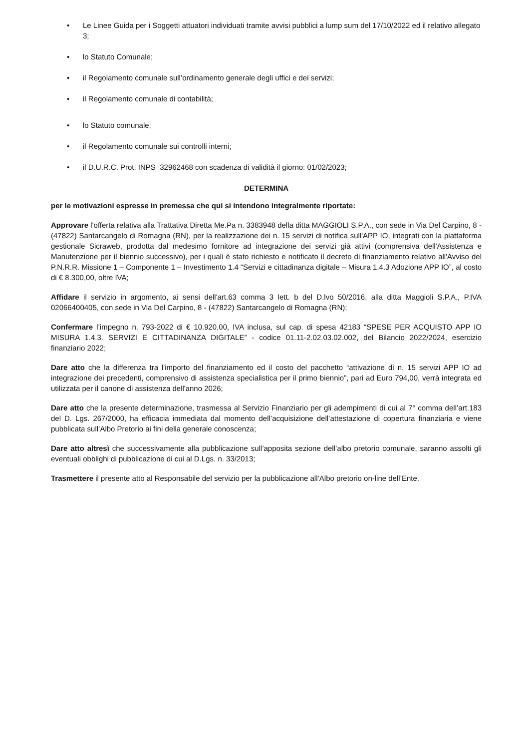• Le Linee Guida per i Soggetti attuatori individuati tramite avvisi pubblici a lump sum del 17/10/2022 ed il relativo allegato 3;
• lo Statuto Comunale;
• il Regolamento comunale sull’ordinamento generale degli uffici e dei servizi;
• il Regolamento comunale di contabilità;
• lo Statuto comunale;
• il Regolamento comunale sui controlli interni;
• il D.U.R.C. Prot. INPS_32962468 con scadenza di validità il giorno: 01/02/2023;
DETERMINA
per le motivazioni espresse in premessa che qui si intendono integralmente riportate:
Approvare l'offerta relativa alla Trattativa Diretta Me.Pa n. 3383948 della ditta MAGGIOLI S.P.A., con sede in Via Del Carpino, 8 - (47822) Santarcangelo di Romagna (RN), per la realizzazione dei n. 15 servizi di notifica sull'APP IO, integrati con la piattaforma gestionale Sicraweb, prodotta dal medesimo fornitore ad integrazione dei servizi già attivi (comprensiva dell'Assistenza e Manutenzione per il biennio successivo), per i quali è stato richiesto e notificato il decreto di finanziamento relativo all'Avviso del P.N.R.R. Missione 1 – Componente 1 – Investimento 1.4 “Servizi e cittadinanza digitale – Misura 1.4.3 Adozione APP IO”, al costo di € 8.300,00, oltre IVA;
Affidare il servizio in argomento, ai sensi dell'art.63 comma 3 lett. b del D.lvo 50/2016, alla ditta Maggioli S.P.A., P.IVA 02066400405, con sede in Via Del Carpino, 8 - (47822) Santarcangelo di Romagna (RN);
Confermare l’impegno n. 793-2022 di € 10.920,00, IVA inclusa, sul cap. di spesa 42183 “SPESE PER ACQUISTO APP IO MISURA 1.4.3. SERVIZI E CITTADINANZA DIGITALE” - codice 01.11-2.02.03.02.002, del Bilancio 2022/2024, esercizio finanziario 2022;
Dare atto che la differenza tra l'importo del finanziamento ed il costo del pacchetto “attivazione di n. 15 servizi APP IO ad integrazione dei precedenti, comprensivo di assistenza specialistica per il primo biennio”, pari ad Euro 794,00, verrà integrata ed utilizzata per il canone di assistenza dell'anno 2026;
Dare atto che la presente determinazione, trasmessa al Servizio Finanziario per gli adempimenti di cui al 7° comma dell’art.183 del D. Lgs. 267/2000, ha efficacia immediata dal momento dell’acquisizione dell’attestazione di copertura finanziaria e viene pubblicata sull’Albo Pretorio ai fini della generale conoscenza;
Dare atto altresì che successivamente alla pubblicazione sull’apposita sezione dell’albo pretorio comunale, saranno assolti gli eventuali obblighi di pubblicazione di cui al D.Lgs. n. 33/2013;
Trasmettere il presente atto al Responsabile del servizio per la pubblicazione all’Albo pretorio on-line dell’Ente.